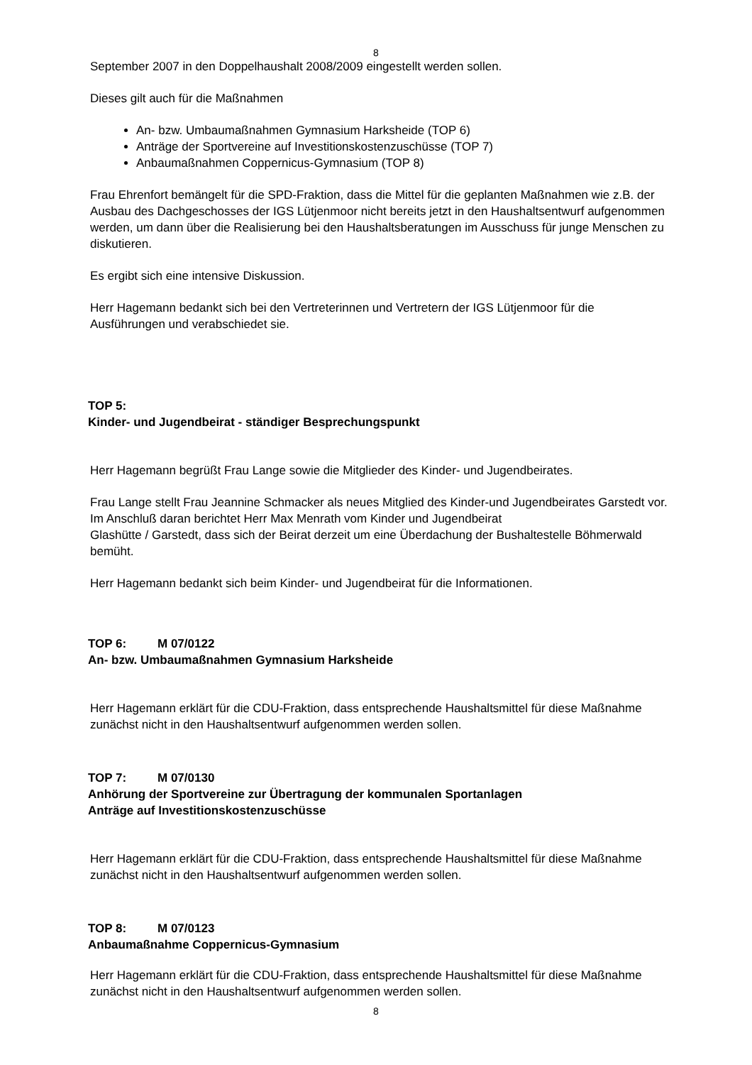8
September 2007 in den Doppelhaushalt 2008/2009 eingestellt werden sollen.
Dieses gilt auch für die Maßnahmen
An- bzw. Umbaumaßnahmen Gymnasium Harksheide (TOP 6)
Anträge der Sportvereine auf Investitionskostenzuschüsse (TOP 7)
Anbaumaßnahmen Coppernicus-Gymnasium (TOP 8)
Frau Ehrenfort bemängelt für die SPD-Fraktion, dass die Mittel für die geplanten Maßnahmen wie z.B. der Ausbau des Dachgeschosses der IGS Lütjenmoor nicht bereits jetzt in den Haushaltsentwurf aufgenommen werden, um dann über die Realisierung bei den Haushaltsberatungen im Ausschuss für junge Menschen zu diskutieren.
Es ergibt sich eine intensive Diskussion.
Herr Hagemann bedankt sich bei den Vertreterinnen und Vertretern der IGS Lütjenmoor für die Ausführungen und verabschiedet sie.
TOP 5:
Kinder- und Jugendbeirat - ständiger Besprechungspunkt
Herr Hagemann begrüßt Frau Lange sowie die Mitglieder des Kinder- und Jugendbeirates.
Frau Lange stellt Frau Jeannine Schmacker als neues Mitglied des Kinder-und Jugendbeirates Garstedt vor. Im Anschluß daran berichtet Herr Max Menrath vom Kinder und Jugendbeirat
Glashütte / Garstedt, dass sich der Beirat derzeit um eine Überdachung der Bushaltestelle Böhmerwald bemüht.
Herr Hagemann bedankt sich beim Kinder- und Jugendbeirat für die Informationen.
TOP 6: M 07/0122
An- bzw. Umbaumaßnahmen Gymnasium Harksheide
Herr Hagemann erklärt für die CDU-Fraktion, dass entsprechende Haushaltsmittel für diese Maßnahme zunächst nicht in den Haushaltsentwurf aufgenommen werden sollen.
TOP 7: M 07/0130
Anhörung der Sportvereine zur Übertragung der kommunalen Sportanlagen
Anträge auf Investitionskostenzuschüsse
Herr Hagemann erklärt für die CDU-Fraktion, dass entsprechende Haushaltsmittel für diese Maßnahme zunächst nicht in den Haushaltsentwurf aufgenommen werden sollen.
TOP 8: M 07/0123
Anbaumaßnahme Coppernicus-Gymnasium
Herr Hagemann erklärt für die CDU-Fraktion, dass entsprechende Haushaltsmittel für diese Maßnahme zunächst nicht in den Haushaltsentwurf aufgenommen werden sollen.
8